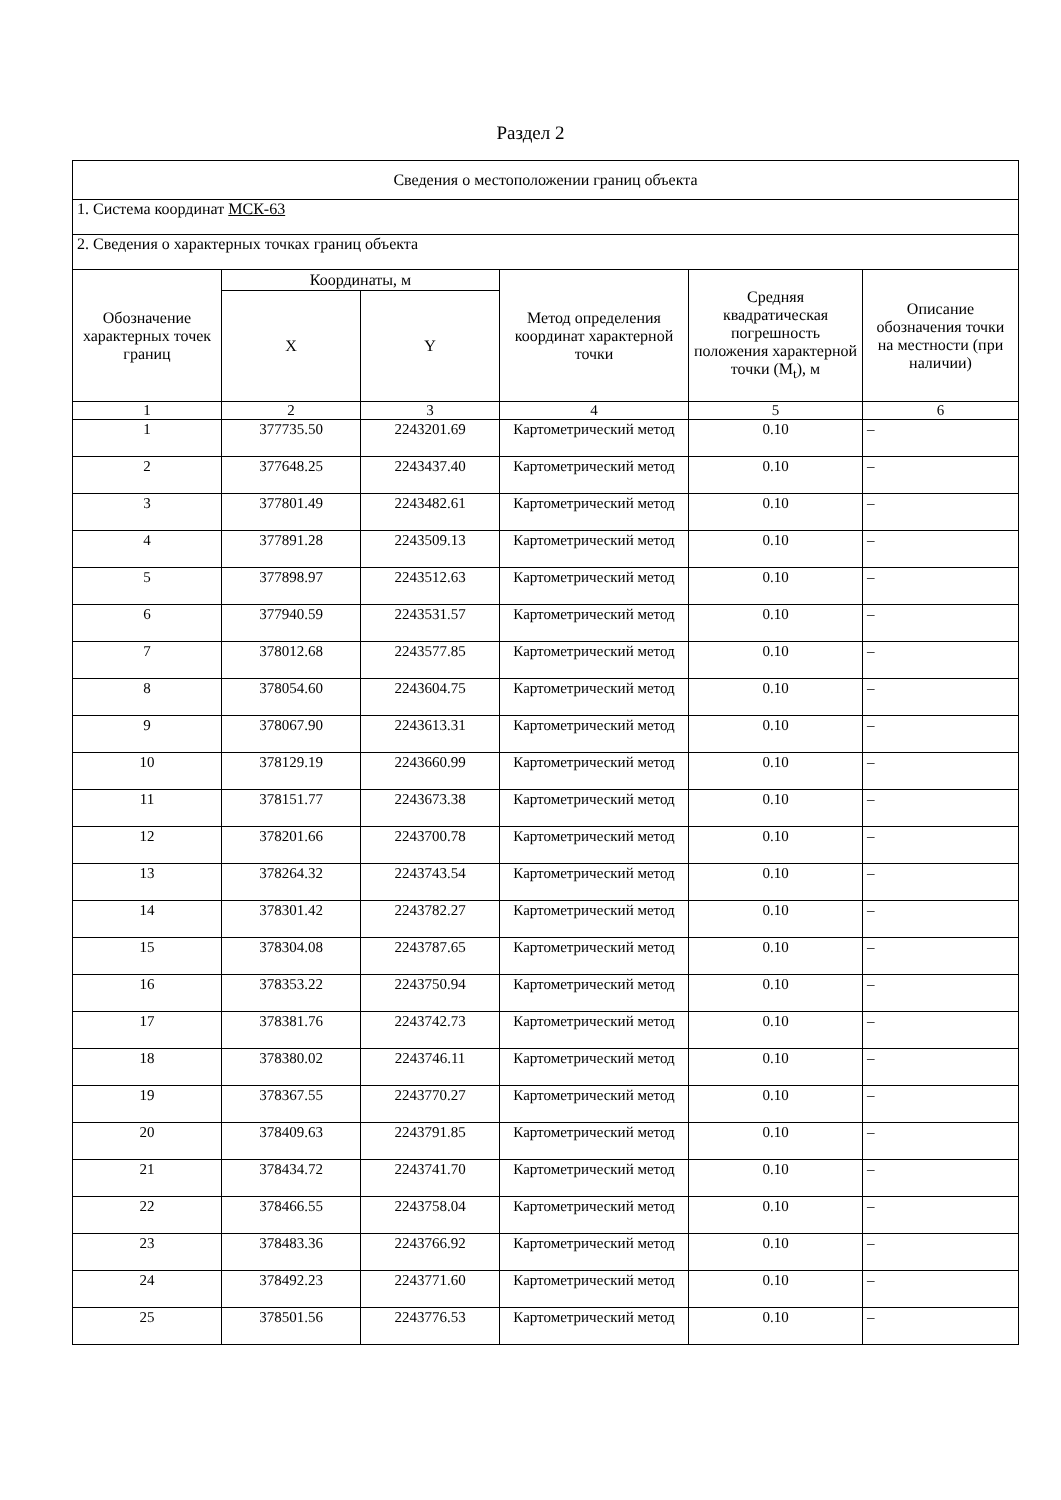Раздел 2
| Сведения о местоположении границ объекта | | | | | |
| 1. Система координат МСК-63 | | | | | |
| 2. Сведения о характерных точках границ объекта | | | | | |
| Обозначение характерных точек границ | Координаты, м | | Метод определения координат характерной точки | Средняя квадратическая погрешность положения характерной точки (M<sub>t</sub>), м | Описание обозначения точки на местности (при наличии) |
| | X | Y | | | |
| 1 | 2 | 3 | 4 | 5 | 6 |
| 1 | 377735.50 | 2243201.69 | Картометрический метод | 0.10 | – |
| 2 | 377648.25 | 2243437.40 | Картометрический метод | 0.10 | – |
| 3 | 377801.49 | 2243482.61 | Картометрический метод | 0.10 | – |
| 4 | 377891.28 | 2243509.13 | Картометрический метод | 0.10 | – |
| 5 | 377898.97 | 2243512.63 | Картометрический метод | 0.10 | – |
| 6 | 377940.59 | 2243531.57 | Картометрический метод | 0.10 | – |
| 7 | 378012.68 | 2243577.85 | Картометрический метод | 0.10 | – |
| 8 | 378054.60 | 2243604.75 | Картометрический метод | 0.10 | – |
| 9 | 378067.90 | 2243613.31 | Картометрический метод | 0.10 | – |
| 10 | 378129.19 | 2243660.99 | Картометрический метод | 0.10 | – |
| 11 | 378151.77 | 2243673.38 | Картометрический метод | 0.10 | – |
| 12 | 378201.66 | 2243700.78 | Картометрический метод | 0.10 | – |
| 13 | 378264.32 | 2243743.54 | Картометрический метод | 0.10 | – |
| 14 | 378301.42 | 2243782.27 | Картометрический метод | 0.10 | – |
| 15 | 378304.08 | 2243787.65 | Картометрический метод | 0.10 | – |
| 16 | 378353.22 | 2243750.94 | Картометрический метод | 0.10 | – |
| 17 | 378381.76 | 2243742.73 | Картометрический метод | 0.10 | – |
| 18 | 378380.02 | 2243746.11 | Картометрический метод | 0.10 | – |
| 19 | 378367.55 | 2243770.27 | Картометрический метод | 0.10 | – |
| 20 | 378409.63 | 2243791.85 | Картометрический метод | 0.10 | – |
| 21 | 378434.72 | 2243741.70 | Картометрический метод | 0.10 | – |
| 22 | 378466.55 | 2243758.04 | Картометрический метод | 0.10 | – |
| 23 | 378483.36 | 2243766.92 | Картометрический метод | 0.10 | – |
| 24 | 378492.23 | 2243771.60 | Картометрический метод | 0.10 | – |
| 25 | 378501.56 | 2243776.53 | Картометрический метод | 0.10 | – |